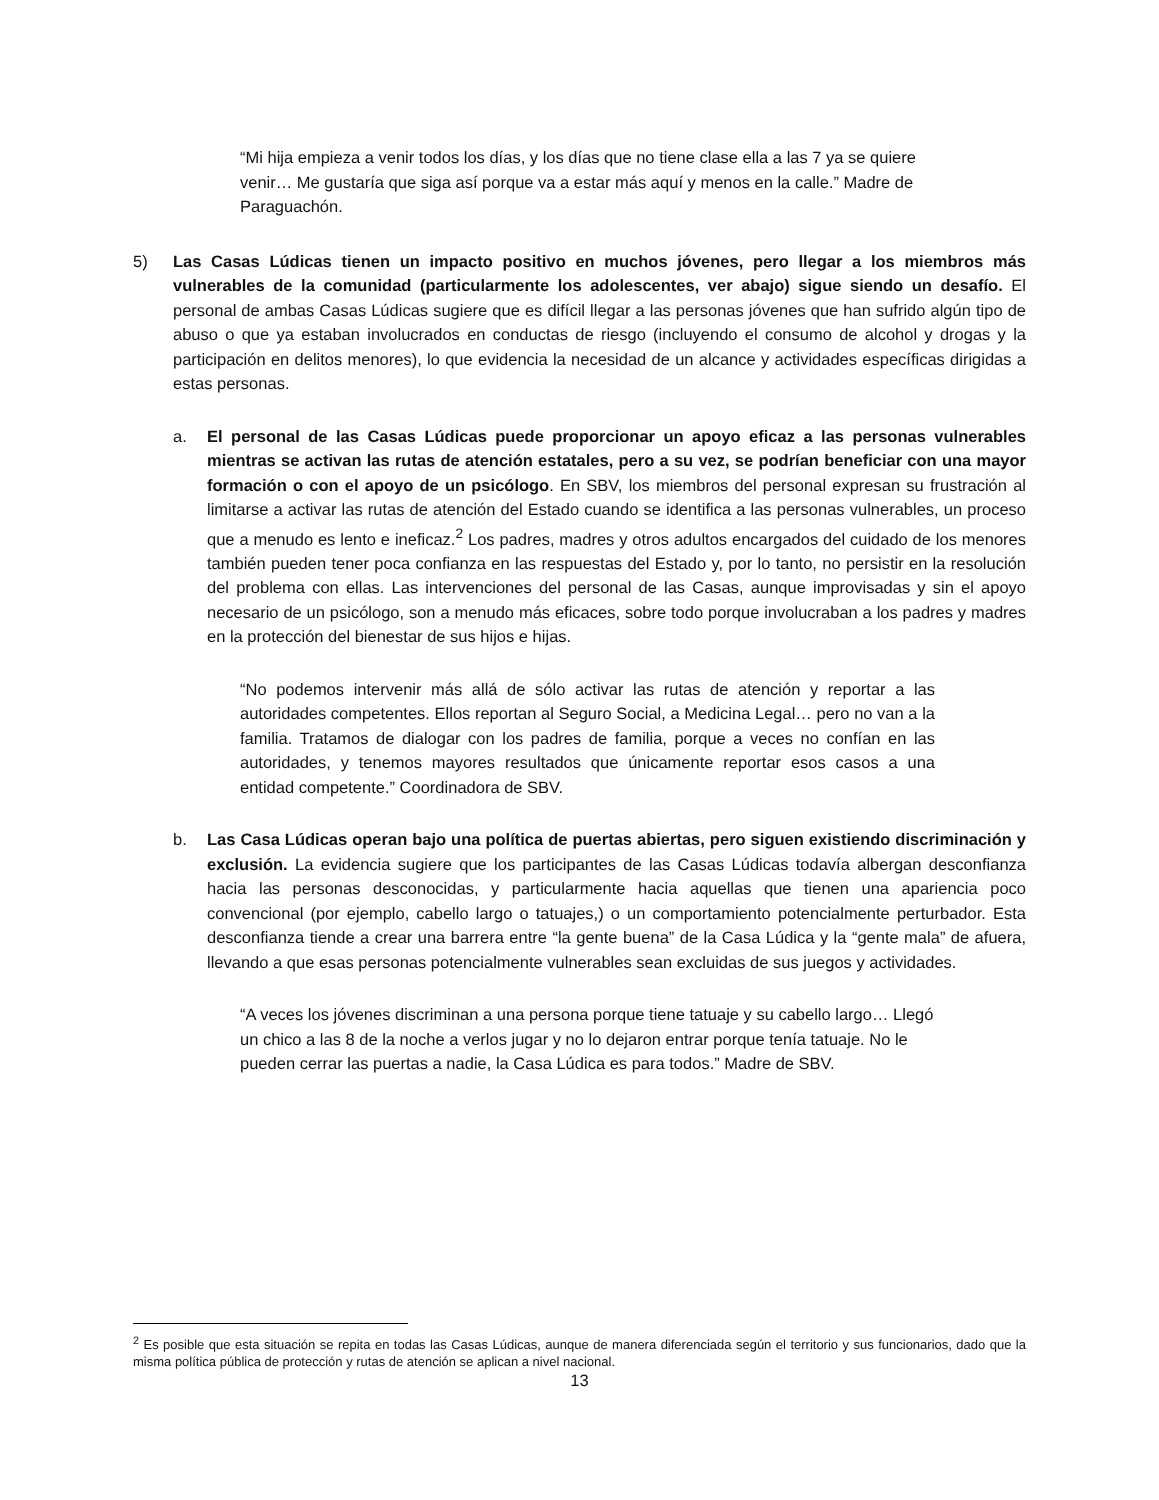“Mi hija empieza a venir todos los días, y los días que no tiene clase ella a las 7 ya se quiere venir… Me gustaría que siga así porque va a estar más aquí y menos en la calle.” Madre de Paraguachón.
5) Las Casas Lúdicas tienen un impacto positivo en muchos jóvenes, pero llegar a los miembros más vulnerables de la comunidad (particularmente los adolescentes, ver abajo) sigue siendo un desafío. El personal de ambas Casas Lúdicas sugiere que es difícil llegar a las personas jóvenes que han sufrido algún tipo de abuso o que ya estaban involucrados en conductas de riesgo (incluyendo el consumo de alcohol y drogas y la participación en delitos menores), lo que evidencia la necesidad de un alcance y actividades específicas dirigidas a estas personas.
a. El personal de las Casas Lúdicas puede proporcionar un apoyo eficaz a las personas vulnerables mientras se activan las rutas de atención estatales, pero a su vez, se podrían beneficiar con una mayor formación o con el apoyo de un psicólogo. En SBV, los miembros del personal expresan su frustración al limitarse a activar las rutas de atención del Estado cuando se identifica a las personas vulnerables, un proceso que a menudo es lento e ineficaz.<sup>2</sup> Los padres, madres y otros adultos encargados del cuidado de los menores también pueden tener poca confianza en las respuestas del Estado y, por lo tanto, no persistir en la resolución del problema con ellas. Las intervenciones del personal de las Casas, aunque improvisadas y sin el apoyo necesario de un psicólogo, son a menudo más eficaces, sobre todo porque involucraban a los padres y madres en la protección del bienestar de sus hijos e hijas.
“No podemos intervenir más allá de sólo activar las rutas de atención y reportar a las autoridades competentes. Ellos reportan al Seguro Social, a Medicina Legal… pero no van a la familia. Tratamos de dialogar con los padres de familia, porque a veces no confían en las autoridades, y tenemos mayores resultados que únicamente reportar esos casos a una entidad competente.” Coordinadora de SBV.
b. Las Casa Lúdicas operan bajo una política de puertas abiertas, pero siguen existiendo discriminación y exclusión. La evidencia sugiere que los participantes de las Casas Lúdicas todavía albergan desconfianza hacia las personas desconocidas, y particularmente hacia aquellas que tienen una apariencia poco convencional (por ejemplo, cabello largo o tatuajes,) o un comportamiento potencialmente perturbador. Esta desconfianza tiende a crear una barrera entre “la gente buena” de la Casa Lúdica y la “gente mala” de afuera, llevando a que esas personas potencialmente vulnerables sean excluidas de sus juegos y actividades.
“A veces los jóvenes discriminan a una persona porque tiene tatuaje y su cabello largo… Llegó un chico a las 8 de la noche a verlos jugar y no lo dejaron entrar porque tenía tatuaje. No le pueden cerrar las puertas a nadie, la Casa Lúdica es para todos.” Madre de SBV.
<sup>2</sup> Es posible que esta situación se repita en todas las Casas Lúdicas, aunque de manera diferenciada según el territorio y sus funcionarios, dado que la misma política pública de protección y rutas de atención se aplican a nivel nacional.
13